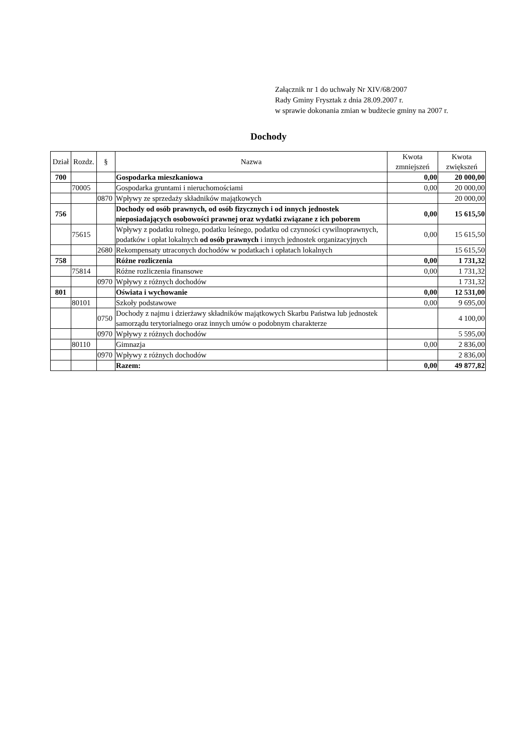Załącznik nr 1 do uchwały Nr XIV/68/2007
Rady Gminy Frysztak z dnia 28.09.2007 r.
w sprawie dokonania zmian w budżecie gminy na 2007 r.
Dochody
| Dział | Rozdz. | § | Nazwa | Kwota zmniejszeń | Kwota zwiększeń |
| --- | --- | --- | --- | --- | --- |
| 700 | | | Gospodarka mieszkaniowa | 0,00 | 20 000,00 |
| | 70005 | | Gospodarka gruntami i nieruchomościami | 0,00 | 20 000,00 |
| | | 0870 | Wpływy ze sprzedaży składników majątkowych | | 20 000,00 |
| 756 | | | Dochody od osób prawnych, od osób fizycznych i od innych jednostek nieposiadających osobowości prawnej oraz wydatki związane z ich poborem | 0,00 | 15 615,50 |
| | 75615 | | Wpływy z podatku rolnego, podatku leśnego, podatku od czynności cywilnoprawnych, podatków i opłat lokalnych od osób prawnych i innych jednostek organizacyjnych | 0,00 | 15 615,50 |
| | | 2680 | Rekompensaty utraconych dochodów w podatkach i opłatach lokalnych | | 15 615,50 |
| 758 | | | Różne rozliczenia | 0,00 | 1 731,32 |
| | 75814 | | Różne rozliczenia finansowe | 0,00 | 1 731,32 |
| | | 0970 | Wpływy z różnych dochodów | | 1 731,32 |
| 801 | | | Oświata i wychowanie | 0,00 | 12 531,00 |
| | 80101 | | Szkoły podstawowe | 0,00 | 9 695,00 |
| | | 0750 | Dochody z najmu i dzierżawy składników majątkowych Skarbu Państwa lub jednostek samorządu terytorialnego oraz innych umów o podobnym charakterze | | 4 100,00 |
| | | 0970 | Wpływy z różnych dochodów | | 5 595,00 |
| | 80110 | | Gimnazja | 0,00 | 2 836,00 |
| | | 0970 | Wpływy z różnych dochodów | | 2 836,00 |
| | | | Razem: | 0,00 | 49 877,82 |